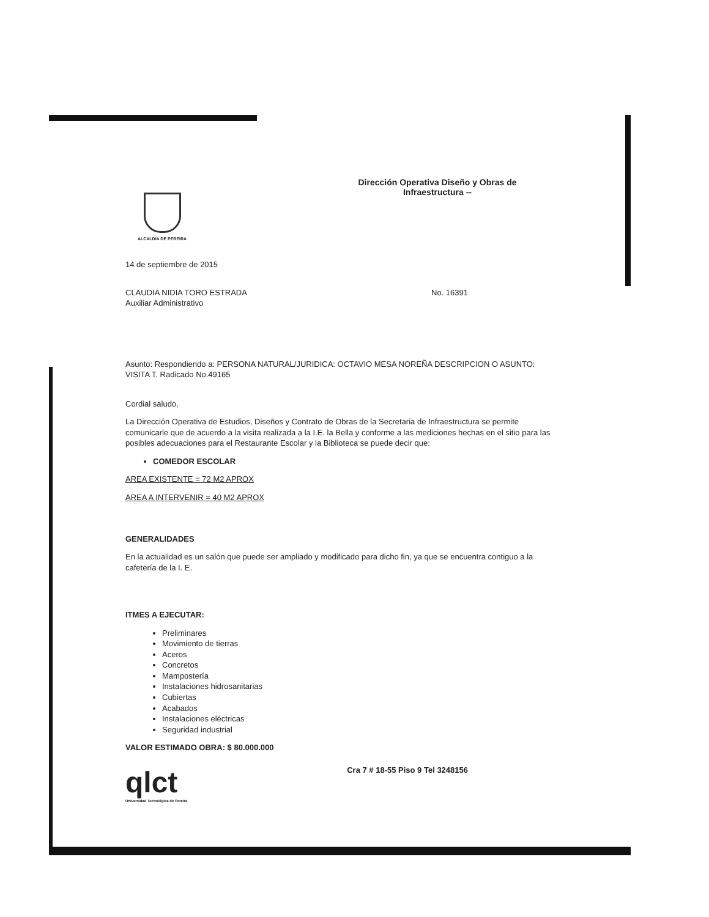ALCALDÍA DE PEREIRA
Dirección Operativa Diseño y Obras de Infraestructura --
14 de septiembre de 2015
CLAUDIA NIDIA TORO ESTRADA
Auxiliar Administrativo
No. 16391
Asunto: Respondiendo a: PERSONA NATURAL/JURIDICA: OCTAVIO MESA NOREÑA DESCRIPCION O ASUNTO: VISITA T. Radicado No.49165
Cordial saludo,
La Dirección Operativa de Estudios, Diseños y Contrato de Obras de la Secretaria de Infraestructura se permite comunicarle que de acuerdo a la visita realizada a la I.E. la Bella y conforme a las mediciones hechas en el sitio para las posibles adecuaciones para el Restaurante Escolar y la Biblioteca se puede decir que:
COMEDOR ESCOLAR
AREA EXISTENTE = 72 M2 APROX
AREA A INTERVENIR = 40 M2 APROX
GENERALIDADES
En la actualidad es un salón que puede ser ampliado y modificado para dicho fin, ya que se encuentra contiguo a la cafetería de la I. E.
ITMES A EJECUTAR:
Preliminares
Movimiento de tierras
Aceros
Concretos
Mampostería
Instalaciones hidrosanitarias
Cubiertas
Acabados
Instalaciones eléctricas
Seguridad industrial
VALOR ESTIMADO OBRA: $ 80.000.000
qlct
Universidad Tecnológica de Pereira
Cra 7 # 18-55 Piso 9 Tel 3248156